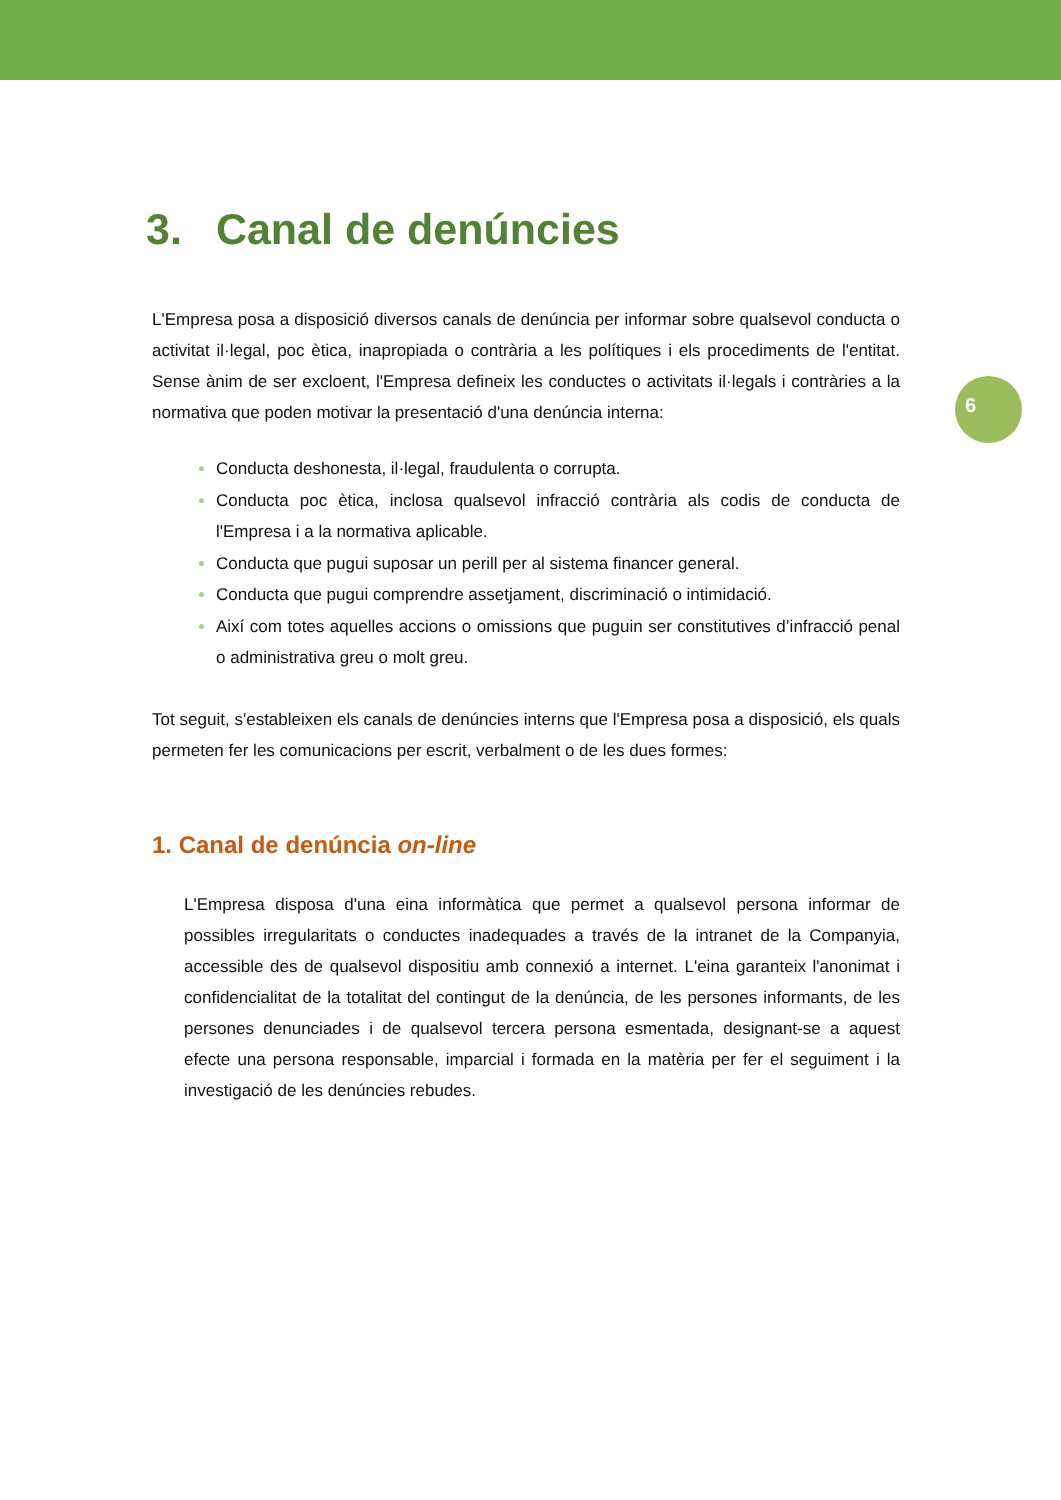6
3. Canal de denúncies
L'Empresa posa a disposició diversos canals de denúncia per informar sobre qualsevol conducta o activitat il·legal, poc ètica, inapropiada o contrària a les polítiques i els procediments de l'entitat. Sense ànim de ser excloent, l'Empresa defineix les conductes o activitats il·legals i contràries a la normativa que poden motivar la presentació d'una denúncia interna:
Conducta deshonesta, il·legal, fraudulenta o corrupta.
Conducta poc ètica, inclosa qualsevol infracció contrària als codis de conducta de l'Empresa i a la normativa aplicable.
Conducta que pugui suposar un perill per al sistema financer general.
Conducta que pugui comprendre assetjament, discriminació o intimidació.
Així com totes aquelles accions o omissions que puguin ser constitutives d’infracció penal o administrativa greu o molt greu.
Tot seguit, s'estableixen els canals de denúncies interns que l'Empresa posa a disposició, els quals permeten fer les comunicacions per escrit, verbalment o de les dues formes:
1. Canal de denúncia on-line
L'Empresa disposa d'una eina informàtica que permet a qualsevol persona informar de possibles irregularitats o conductes inadequades a través de la intranet de la Companyia, accessible des de qualsevol dispositiu amb connexió a internet. L'eina garanteix l'anonimat i confidencialitat de la totalitat del contingut de la denúncia, de les persones informants, de les persones denunciades i de qualsevol tercera persona esmentada, designant-se a aquest efecte una persona responsable, imparcial i formada en la matèria per fer el seguiment i la investigació de les denúncies rebudes.